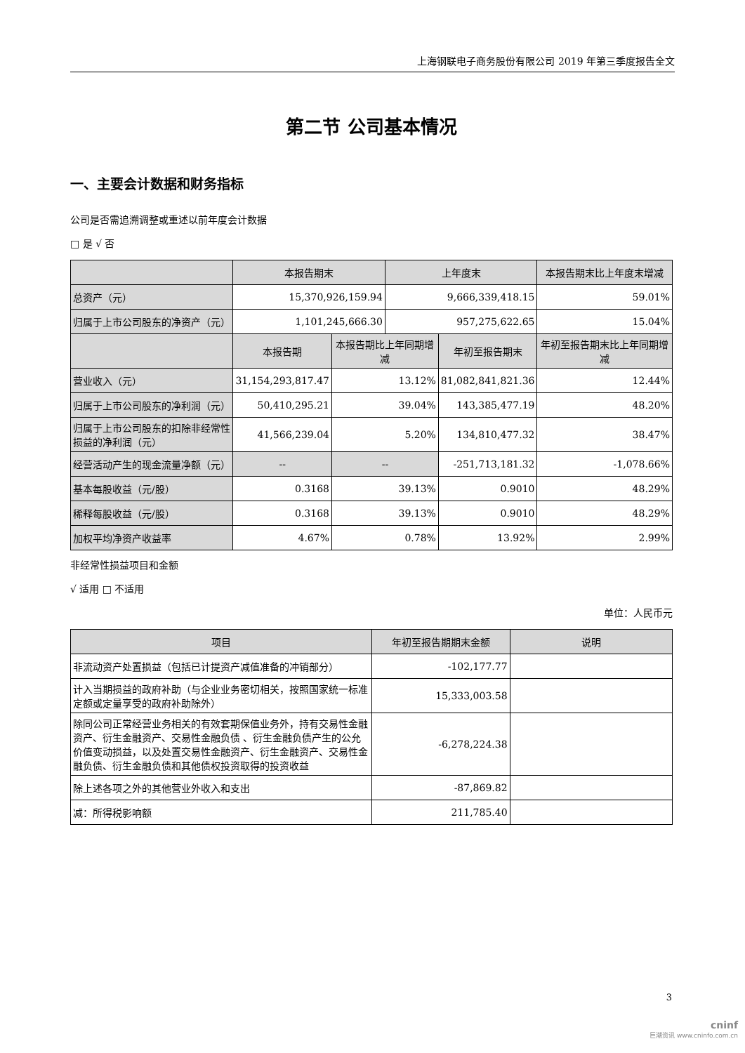上海钢联电子商务股份有限公司 2019 年第三季度报告全文
第二节 公司基本情况
一、主要会计数据和财务指标
公司是否需追溯调整或重述以前年度会计数据
□ 是 √ 否
| | 本报告期末 | | 上年度末 | | 本报告期末比上年度末增减 |
| --- | --- | --- | --- | --- | --- |
| 总资产（元） | 15,370,926,159.94 | | 9,666,339,418.15 | | 59.01% |
| 归属于上市公司股东的净资产（元） | 1,101,245,666.30 | | 957,275,622.65 | | 15.04% |
| | 本报告期 | 本报告期比上年同期增减 | | 年初至报告期末 | 年初至报告期末比上年同期增减 |
| 营业收入（元） | 31,154,293,817.47 | 13.12% | | 81,082,841,821.36 | 12.44% |
| 归属于上市公司股东的净利润（元） | 50,410,295.21 | 39.04% | | 143,385,477.19 | 48.20% |
| 归属于上市公司股东的扣除非经常性损益的净利润（元） | 41,566,239.04 | 5.20% | | 134,810,477.32 | 38.47% |
| 经营活动产生的现金流量净额（元） | -- | -- | | -251,713,181.32 | -1,078.66% |
| 基本每股收益（元/股） | 0.3168 | 39.13% | | 0.9010 | 48.29% |
| 稀释每股收益（元/股） | 0.3168 | 39.13% | | 0.9010 | 48.29% |
| 加权平均净资产收益率 | 4.67% | 0.78% | | 13.92% | 2.99% |
非经常性损益项目和金额
√ 适用 □ 不适用
单位：人民币元
| 项目 | 年初至报告期期末金额 | 说明 |
| --- | --- | --- |
| 非流动资产处置损益（包括已计提资产减值准备的冲销部分） | -102,177.77 | |
| 计入当期损益的政府补助（与企业业务密切相关，按照国家统一标准定额或定量享受的政府补助除外） | 15,333,003.58 | |
| 除同公司正常经营业务相关的有效套期保值业务外，持有交易性金融资产、衍生金融资产、交易性金融负债 、衍生金融负债产生的公允价值变动损益，以及处置交易性金融资产、衍生金融资产、交易性金融负债、衍生金融负债和其他债权投资取得的投资收益 | -6,278,224.38 | |
| 除上述各项之外的其他营业外收入和支出 | -87,869.82 | |
| 减：所得税影响额 | 211,785.40 | |
3
cninf
巨潮资讯 www.cninfo.com.cn